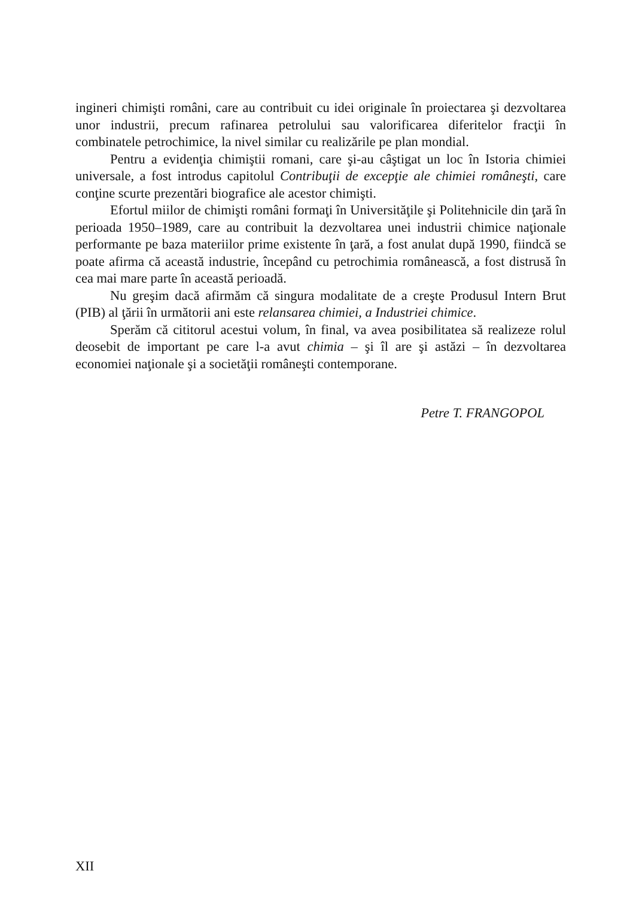ingineri chimişti români, care au contribuit cu idei originale în proiectarea şi dezvoltarea unor industrii, precum rafinarea petrolului sau valorificarea diferitelor fracţii în combinatele petrochimice, la nivel similar cu realizările pe plan mondial.
Pentru a evidenţia chimiştii romani, care şi-au câştigat un loc în Istoria chimiei universale, a fost introdus capitolul Contribuţii de excepţie ale chimiei româneşti, care conţine scurte prezentări biografice ale acestor chimişti.
Efortul miilor de chimişti români formaţi în Universităţile şi Politehnicile din ţară în perioada 1950–1989, care au contribuit la dezvoltarea unei industrii chimice naţionale performante pe baza materiilor prime existente în ţară, a fost anulat după 1990, fiindcă se poate afirma că această industrie, începând cu petrochimia românească, a fost distrusă în cea mai mare parte în această perioadă.
Nu greşim dacă afirmăm că singura modalitate de a creşte Produsul Intern Brut (PIB) al ţării în următorii ani este relansarea chimiei, a Industriei chimice.
Sperăm că cititorul acestui volum, în final, va avea posibilitatea să realizeze rolul deosebit de important pe care l-a avut chimia – şi îl are şi astăzi – în dezvoltarea economiei naţionale şi a societăţii româneşti contemporane.
Petre T. FRANGOPOL
XII